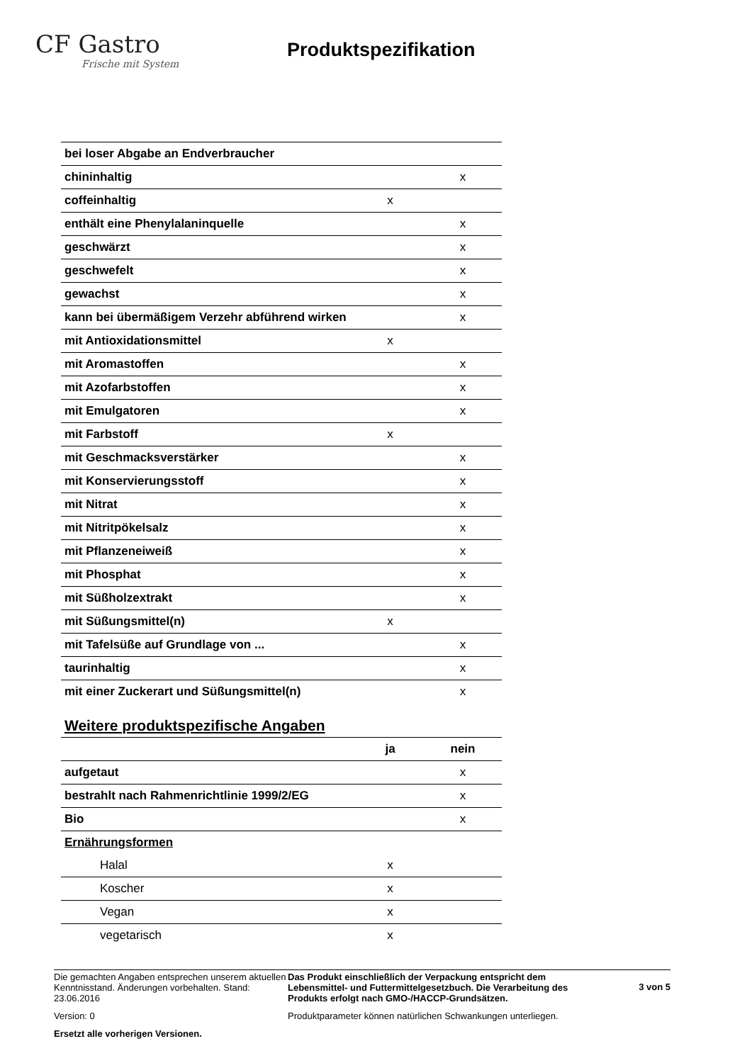CF Gastro
Frische mit System
Produktspezifikation
| bei loser Abgabe an Endverbraucher | | |
| chininhaltig | | x |
| coffeinhaltig | x | |
| enthält eine Phenylalaninquelle | | x |
| geschwärzt | | x |
| geschwefelt | | x |
| gewachst | | x |
| kann bei übermäßigem Verzehr abführend wirken | | x |
| mit Antioxidationsmittel | x | |
| mit Aromastoffen | | x |
| mit Azofarbstoffen | | x |
| mit Emulgatoren | | x |
| mit Farbstoff | x | |
| mit Geschmacksverstärker | | x |
| mit Konservierungsstoff | | x |
| mit Nitrat | | x |
| mit Nitritpökelsalz | | x |
| mit Pflanzeneiweiß | | x |
| mit Phosphat | | x |
| mit Süßholzextrakt | | x |
| mit Süßungsmittel(n) | x | |
| mit Tafelsüße auf Grundlage von ... | | x |
| taurinhaltig | | x |
| mit einer Zuckerart und Süßungsmittel(n) | | x |
Weitere produktspezifische Angaben
| | ja | nein |
| --- | --- | --- |
| aufgetaut | | x |
| bestrahlt nach Rahmenrichtlinie 1999/2/EG | | x |
| Bio | | x |
| Ernährungsformen | | |
| Halal | x | |
| Koscher | x | |
| Vegan | x | |
| vegetarisch | x | |
Die gemachten Angaben entsprechen unserem aktuellen Kenntnisstand. Änderungen vorbehalten. Stand: 23.06.2016
Version: 0
Ersetzt alle vorherigen Versionen.
Das Produkt einschließlich der Verpackung entspricht dem Lebensmittel- und Futtermittelgesetzbuch. Die Verarbeitung des Produkts erfolgt nach GMO-/HACCP-Grundsätzen.
Produktparameter können natürlichen Schwankungen unterliegen.
3 von 5